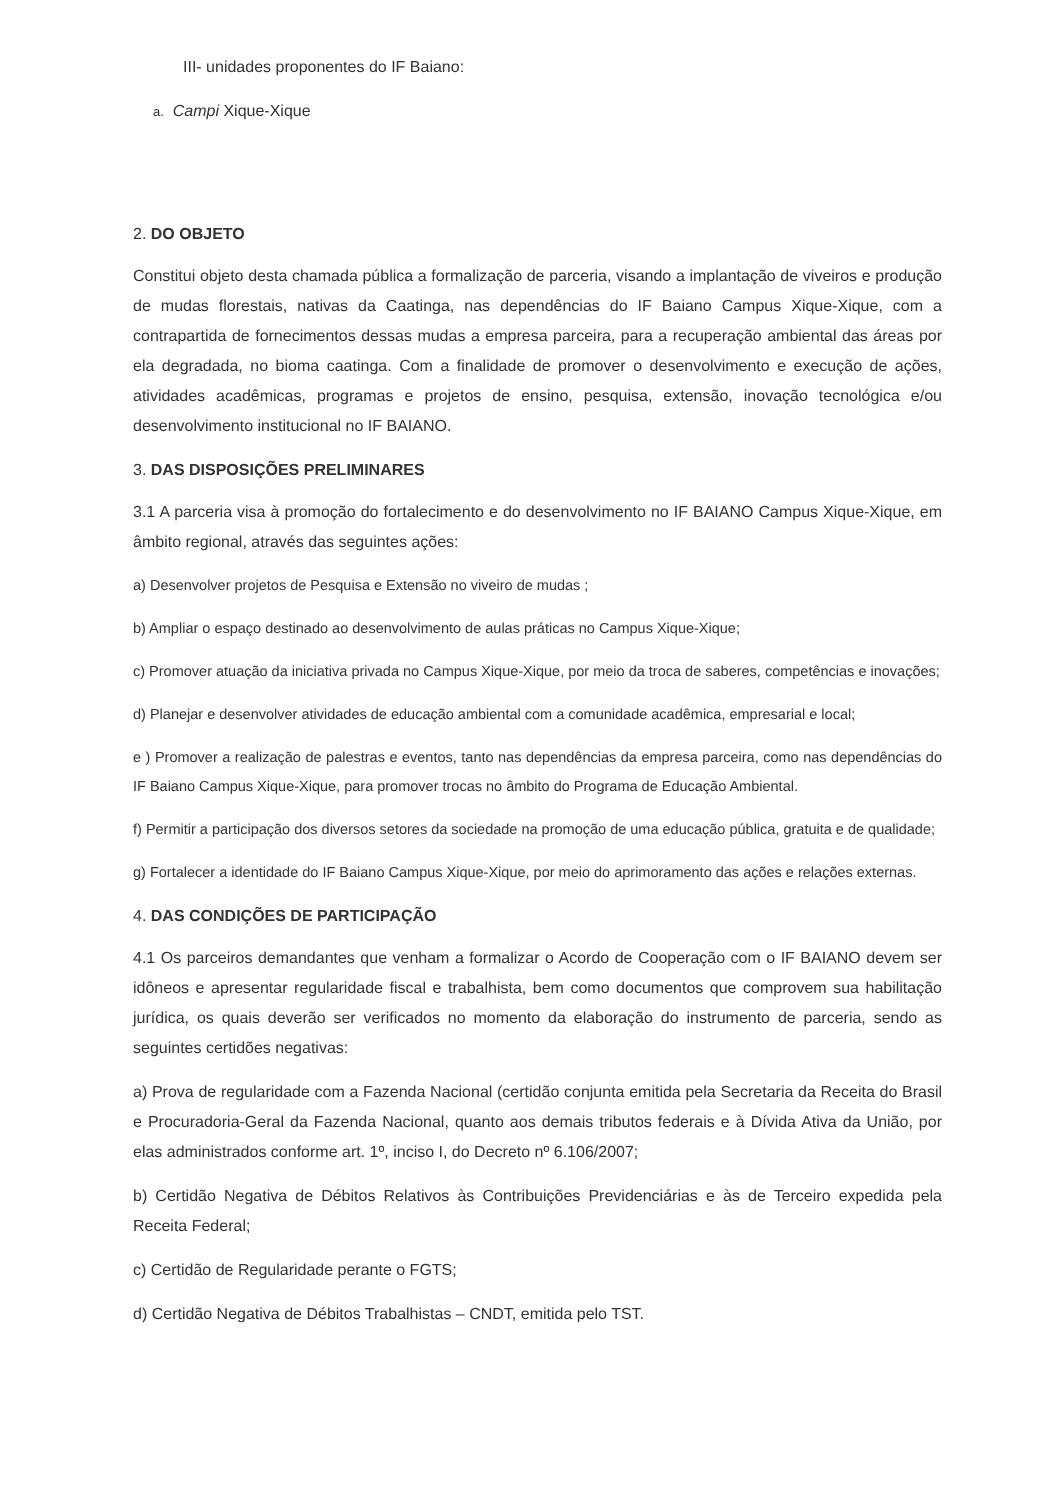III- unidades proponentes do IF Baiano:
a. Campi Xique-Xique
2. DO OBJETO
Constitui objeto desta chamada pública a formalização de parceria, visando a implantação de viveiros e produção de mudas florestais, nativas da Caatinga, nas dependências do IF Baiano Campus Xique-Xique, com a contrapartida de fornecimentos dessas mudas a empresa parceira, para a recuperação ambiental das áreas por ela degradada, no bioma caatinga. Com a finalidade de promover o desenvolvimento e execução de ações, atividades acadêmicas, programas e projetos de ensino, pesquisa, extensão, inovação tecnológica e/ou desenvolvimento institucional no IF BAIANO.
3. DAS DISPOSIÇÕES PRELIMINARES
3.1 A parceria visa à promoção do fortalecimento e do desenvolvimento no IF BAIANO Campus Xique-Xique, em âmbito regional, através das seguintes ações:
a) Desenvolver projetos de Pesquisa e Extensão no viveiro de mudas ;
b) Ampliar o espaço destinado ao desenvolvimento de aulas práticas no Campus Xique-Xique;
c) Promover atuação da iniciativa privada no Campus Xique-Xique, por meio da troca de saberes, competências e inovações;
d) Planejar e desenvolver atividades de educação ambiental com a comunidade acadêmica, empresarial e local;
e ) Promover a realização de palestras e eventos, tanto nas dependências da empresa parceira, como nas dependências do IF Baiano Campus Xique-Xique, para promover trocas no âmbito do Programa de Educação Ambiental.
f) Permitir a participação dos diversos setores da sociedade na promoção de uma educação pública, gratuita e de qualidade;
g) Fortalecer a identidade do IF Baiano Campus Xique-Xique, por meio do aprimoramento das ações e relações externas.
4. DAS CONDIÇÕES DE PARTICIPAÇÃO
4.1 Os parceiros demandantes que venham a formalizar o Acordo de Cooperação com o IF BAIANO devem ser idôneos e apresentar regularidade fiscal e trabalhista, bem como documentos que comprovem sua habilitação jurídica, os quais deverão ser verificados no momento da elaboração do instrumento de parceria, sendo as seguintes certidões negativas:
a) Prova de regularidade com a Fazenda Nacional (certidão conjunta emitida pela Secretaria da Receita do Brasil e Procuradoria-Geral da Fazenda Nacional, quanto aos demais tributos federais e à Dívida Ativa da União, por elas administrados conforme art. 1º, inciso I, do Decreto nº 6.106/2007;
b) Certidão Negativa de Débitos Relativos às Contribuições Previdenciárias e às de Terceiro expedida pela Receita Federal;
c) Certidão de Regularidade perante o FGTS;
d) Certidão Negativa de Débitos Trabalhistas – CNDT, emitida pelo TST.